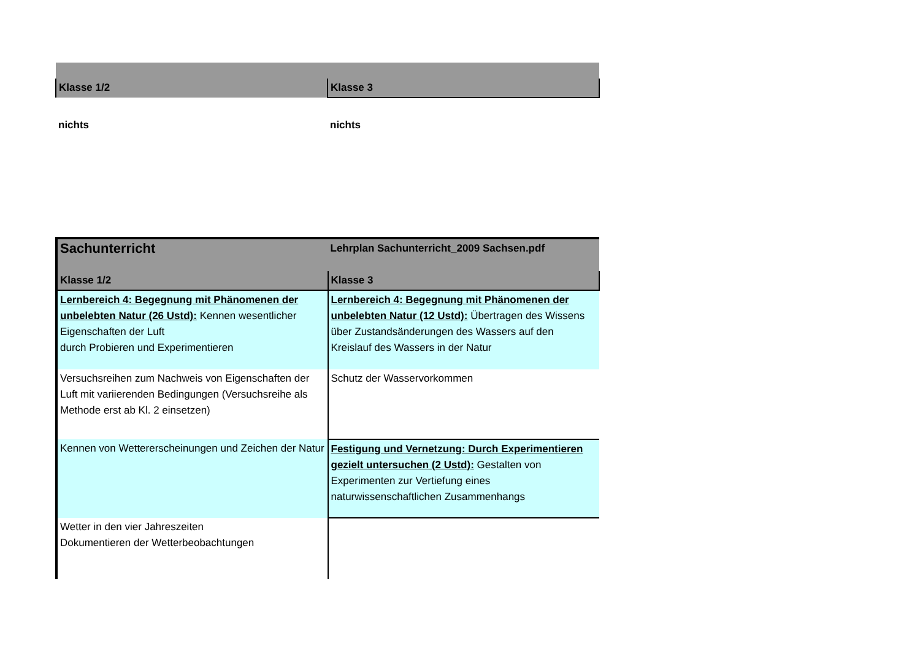| Klasse 1/2 | Klasse 3 |
| nichts | nichts |
| Sachunterricht | Lehrplan Sachunterricht_2009 Sachsen.pdf |
| Klasse 1/2 | Klasse 3 |
| Lernbereich 4: Begegnung mit Phänomenen der unbelebten Natur (26 Ustd): Kennen wesentlicher Eigenschaften der Luft durch Probieren und Experimentieren | Lernbereich 4: Begegnung mit Phänomenen der unbelebten Natur (12 Ustd): Übertragen des Wissens über Zustandsänderungen des Wassers auf den Kreislauf des Wassers in der Natur |
| Versuchsreihen zum Nachweis von Eigenschaften der Luft mit variierenden Bedingungen (Versuchsreihe als Methode erst ab Kl. 2 einsetzen) | Schutz der Wasservorkommen |
| Kennen von Wettererscheinungen und Zeichen der Natur | Festigung und Vernetzung: Durch Experimentieren gezielt untersuchen (2 Ustd): Gestalten von Experimenten zur Vertiefung eines naturwissenschaftlichen Zusammenhangs |
| Wetter in den vier Jahreszeiten Dokumentieren der Wetterbeobachtungen | |